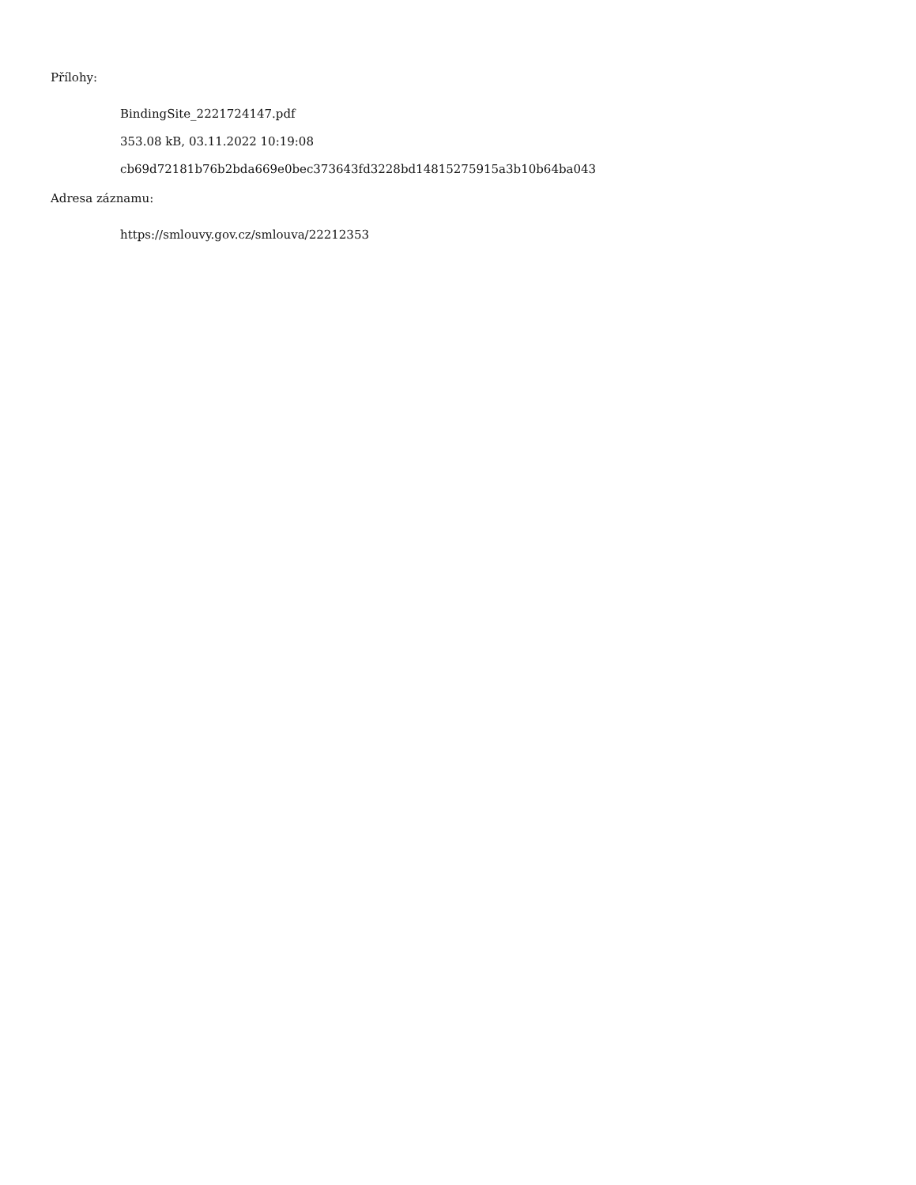Přílohy:
BindingSite_2221724147.pdf
353.08 kB, 03.11.2022 10:19:08
cb69d72181b76b2bda669e0bec373643fd3228bd14815275915a3b10b64ba043
Adresa záznamu:
https://smlouvy.gov.cz/smlouva/22212353